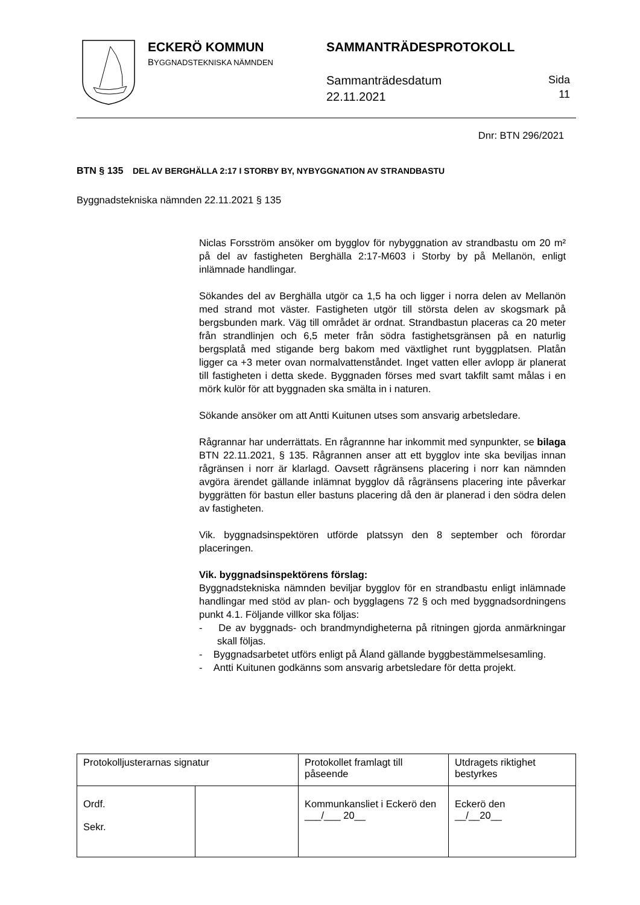ECKERÖ KOMMUN
BYGGNADSTEKNISKA NÄMNDEN
SAMMANTRÄDESPROTOKOLL
Sammanträdesdatum
22.11.2021
Sida
11
Dnr: BTN 296/2021
BTN § 135 DEL AV BERGHÄLLA 2:17 I STORBY BY, NYBYGGNATION AV STRANDBASTU
Byggnadstekniska nämnden 22.11.2021 § 135
Niclas Forsström ansöker om bygglov för nybyggnation av strandbastu om 20 m² på del av fastigheten Berghälla 2:17-M603 i Storby by på Mellanön, enligt inlämnade handlingar.
Sökandes del av Berghälla utgör ca 1,5 ha och ligger i norra delen av Mellanön med strand mot väster. Fastigheten utgör till största delen av skogsmark på bergsbunden mark. Väg till området är ordnat. Strandbastun placeras ca 20 meter från strandlinjen och 6,5 meter från södra fastighetsgränsen på en naturlig bergsplatå med stigande berg bakom med växtlighet runt byggplatsen. Platån ligger ca +3 meter ovan normalvattenståndet. Inget vatten eller avlopp är planerat till fastigheten i detta skede. Byggnaden förses med svart takfilt samt målas i en mörk kulör för att byggnaden ska smälta in i naturen.
Sökande ansöker om att Antti Kuitunen utses som ansvarig arbetsledare.
Rågrannar har underrättats. En rågrannne har inkommit med synpunkter, se bilaga BTN 22.11.2021, § 135. Rågrannen anser att ett bygglov inte ska beviljas innan rågränsen i norr är klarlagd. Oavsett rågränsens placering i norr kan nämnden avgöra ärendet gällande inlämnat bygglov då rågränsens placering inte påverkar byggrätten för bastun eller bastuns placering då den är planerad i den södra delen av fastigheten.
Vik. byggnadsinspektören utförde platssyn den 8 september och förordar placeringen.
Vik. byggnadsinspektörens förslag:
Byggnadstekniska nämnden beviljar bygglov för en strandbastu enligt inlämnade handlingar med stöd av plan- och bygglagens 72 § och med byggnadsordningens punkt 4.1. Följande villkor ska följas:
- De av byggnads- och brandmyndigheterna på ritningen gjorda anmärkningar skall följas.
- Byggnadsarbetet utförs enligt på Åland gällande byggbestämmelsesamling.
- Antti Kuitunen godkänns som ansvarig arbetsledare för detta projekt.
| Protokolljusterarnas signatur | | Protokollet framlagt till påseende | Utdragets riktighet bestyrkes |
| Ordf. Sekr. | | Kommunkansliet i Eckerö den ___/___ 20__ | Eckerö den __/__20__ |